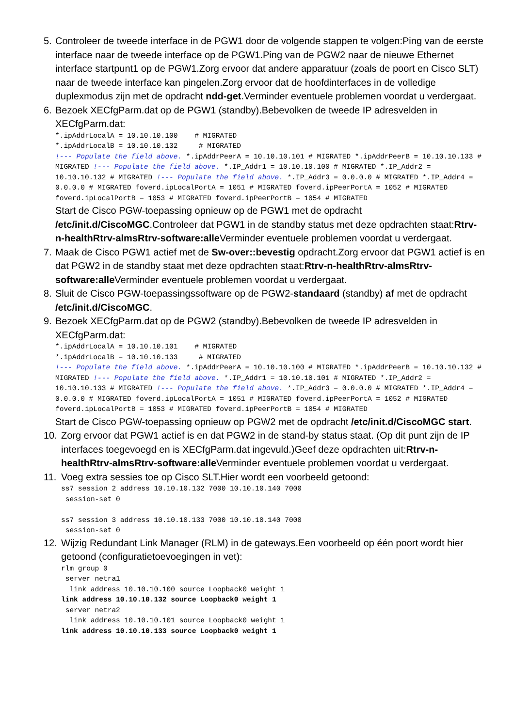5. Controleer de tweede interface in de PGW1 door de volgende stappen te volgen:Ping van de eerste interface naar de tweede interface op de PGW1.Ping van de PGW2 naar de nieuwe Ethernet interface startpunt1 op de PGW1.Zorg ervoor dat andere apparatuur (zoals de poort en Cisco SLT) naar de tweede interface kan pingelen.Zorg ervoor dat de hoofdinterfaces in de volledige duplexmodus zijn met de opdracht ndd-get.Verminder eventuele problemen voordat u verdergaat.
6. Bezoek XECfgParm.dat op de PGW1 (standby).Bebevolken de tweede IP adresvelden in XECfgParm.dat:
*.ipAddrLocalA = 10.10.10.100    # MIGRATED
*.ipAddrLocalB = 10.10.10.132     # MIGRATED
!--- Populate the field above. *.ipAddrPeerA = 10.10.10.101 # MIGRATED *.ipAddrPeerB = 10.10.10.133 # MIGRATED !--- Populate the field above. *.IP_Addr1 = 10.10.10.100 # MIGRATED *.IP_Addr2 = 10.10.10.132 # MIGRATED !--- Populate the field above. *.IP_Addr3 = 0.0.0.0 # MIGRATED *.IP_Addr4 = 0.0.0.0 # MIGRATED foverd.ipLocalPortA = 1051 # MIGRATED foverd.ipPeerPortA = 1052 # MIGRATED foverd.ipLocalPortB = 1053 # MIGRATED foverd.ipPeerPortB = 1054 # MIGRATED
Start de Cisco PGW-toepassing opnieuw op de PGW1 met de opdracht /etc/init.d/CiscoMGC.Controleer dat PGW1 in de standby status met deze opdrachten staat:Rtrv-n-healthRtrv-almsRtrv-software:alle Verminder eventuele problemen voordat u verdergaat.
7. Maak de Cisco PGW1 actief met de Sw-over::bevestig opdracht.Zorg ervoor dat PGW1 actief is en dat PGW2 in de standby staat met deze opdrachten staat:Rtrv-n-healthRtrv-almsRtrv-software:alle Verminder eventuele problemen voordat u verdergaat.
8. Sluit de Cisco PGW-toepassingssoftware op de PGW2-standaard (standby) af met de opdracht /etc/init.d/CiscoMGC.
9. Bezoek XECfgParm.dat op de PGW2 (standby).Bebevolken de tweede IP adresvelden in XECfgParm.dat:
*.ipAddrLocalA = 10.10.10.101    # MIGRATED
*.ipAddrLocalB = 10.10.10.133     # MIGRATED
!--- Populate the field above. *.ipAddrPeerA = 10.10.10.100 # MIGRATED *.ipAddrPeerB = 10.10.10.132 # MIGRATED !--- Populate the field above. *.IP_Addr1 = 10.10.10.101 # MIGRATED *.IP_Addr2 = 10.10.10.133 # MIGRATED !--- Populate the field above. *.IP_Addr3 = 0.0.0.0 # MIGRATED *.IP_Addr4 = 0.0.0.0 # MIGRATED foverd.ipLocalPortA = 1051 # MIGRATED foverd.ipPeerPortA = 1052 # MIGRATED foverd.ipLocalPortB = 1053 # MIGRATED foverd.ipPeerPortB = 1054 # MIGRATED
Start de Cisco PGW-toepassing opnieuw op PGW2 met de opdracht /etc/init.d/CiscoMGC start.
10. Zorg ervoor dat PGW1 actief is en dat PGW2 in de stand-by status staat. (Op dit punt zijn de IP interfaces toegevoegd en is XECfgParm.dat ingevuld.)Geef deze opdrachten uit:Rtrv-n-healthRtrv-almsRtrv-software:alle Verminder eventuele problemen voordat u verdergaat.
11. Voeg extra sessies toe op Cisco SLT.Hier wordt een voorbeeld getoond:
ss7 session 2 address 10.10.10.132 7000 10.10.10.140 7000
 session-set 0

ss7 session 3 address 10.10.10.133 7000 10.10.10.140 7000
 session-set 0
12. Wijzig Redundant Link Manager (RLM) in de gateways.Een voorbeeld op één poort wordt hier getoond (configuratietoevoegingen in vet):
rlm group 0
 server netra1
  link address 10.10.10.100 source Loopback0 weight 1
link address 10.10.10.132 source Loopback0 weight 1
 server netra2
  link address 10.10.10.101 source Loopback0 weight 1
link address 10.10.10.133 source Loopback0 weight 1